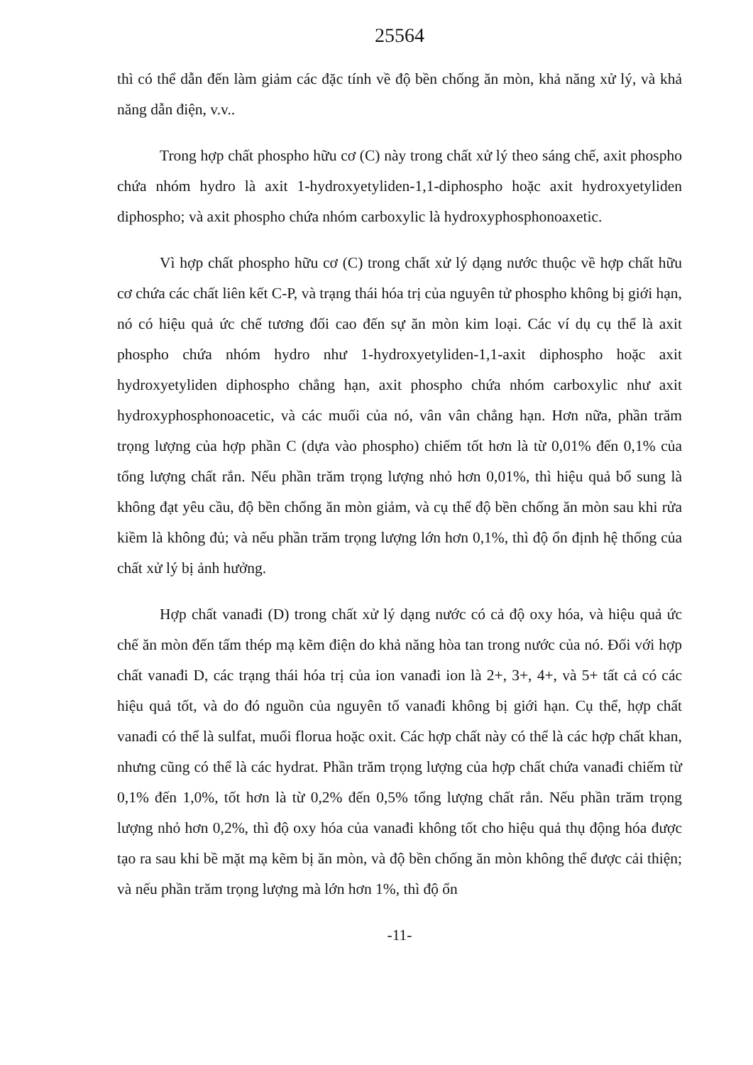25564
thì có thể dẫn đến làm giảm các đặc tính về độ bền chống ăn mòn, khả năng xử lý, và khả năng dẫn điện, v.v..
Trong hợp chất phospho hữu cơ (C) này trong chất xử lý theo sáng chế, axit phospho chứa nhóm hydro là axit 1-hydroxyetyliden-1,1-diphospho hoặc axit hydroxyetyliden diphospho; và axit phospho chứa nhóm carboxylic là hydroxyphosphonoaxetic.
Vì hợp chất phospho hữu cơ (C) trong chất xử lý dạng nước thuộc về hợp chất hữu cơ chứa các chất liên kết C-P, và trạng thái hóa trị của nguyên tử phospho không bị giới hạn, nó có hiệu quả ức chế tương đối cao đến sự ăn mòn kim loại. Các ví dụ cụ thể là axit phospho chứa nhóm hydro như 1-hydroxyetyliden-1,1-axit diphospho hoặc axit hydroxyetyliden diphospho chẳng hạn, axit phospho chứa nhóm carboxylic như axit hydroxyphosphonoacetic, và các muối của nó, vân vân chẳng hạn. Hơn nữa, phần trăm trọng lượng của hợp phần C (dựa vào phospho) chiếm tốt hơn là từ 0,01% đến 0,1% của tổng lượng chất rắn. Nếu phần trăm trọng lượng nhỏ hơn 0,01%, thì hiệu quả bổ sung là không đạt yêu cầu, độ bền chống ăn mòn giảm, và cụ thể độ bền chống ăn mòn sau khi rửa kiềm là không đủ; và nếu phần trăm trọng lượng lớn hơn 0,1%, thì độ ổn định hệ thống của chất xử lý bị ảnh hưởng.
Hợp chất vanađi (D) trong chất xử lý dạng nước có cả độ oxy hóa, và hiệu quả ức chế ăn mòn đến tấm thép mạ kẽm điện do khả năng hòa tan trong nước của nó. Đối với hợp chất vanađi D, các trạng thái hóa trị của ion vanađi ion là 2+, 3+, 4+, và 5+ tất cả có các hiệu quả tốt, và do đó nguồn của nguyên tố vanađi không bị giới hạn. Cụ thể, hợp chất vanađi có thể là sulfat, muối florua hoặc oxit. Các hợp chất này có thể là các hợp chất khan, nhưng cũng có thể là các hydrat. Phần trăm trọng lượng của hợp chất chứa vanađi chiếm từ 0,1% đến 1,0%, tốt hơn là từ 0,2% đến 0,5% tổng lượng chất rắn. Nếu phần trăm trọng lượng nhỏ hơn 0,2%, thì độ oxy hóa của vanađi không tốt cho hiệu quả thụ động hóa được tạo ra sau khi bề mặt mạ kẽm bị ăn mòn, và độ bền chống ăn mòn không thể được cải thiện; và nếu phần trăm trọng lượng mà lớn hơn 1%, thì độ ổn
-11-